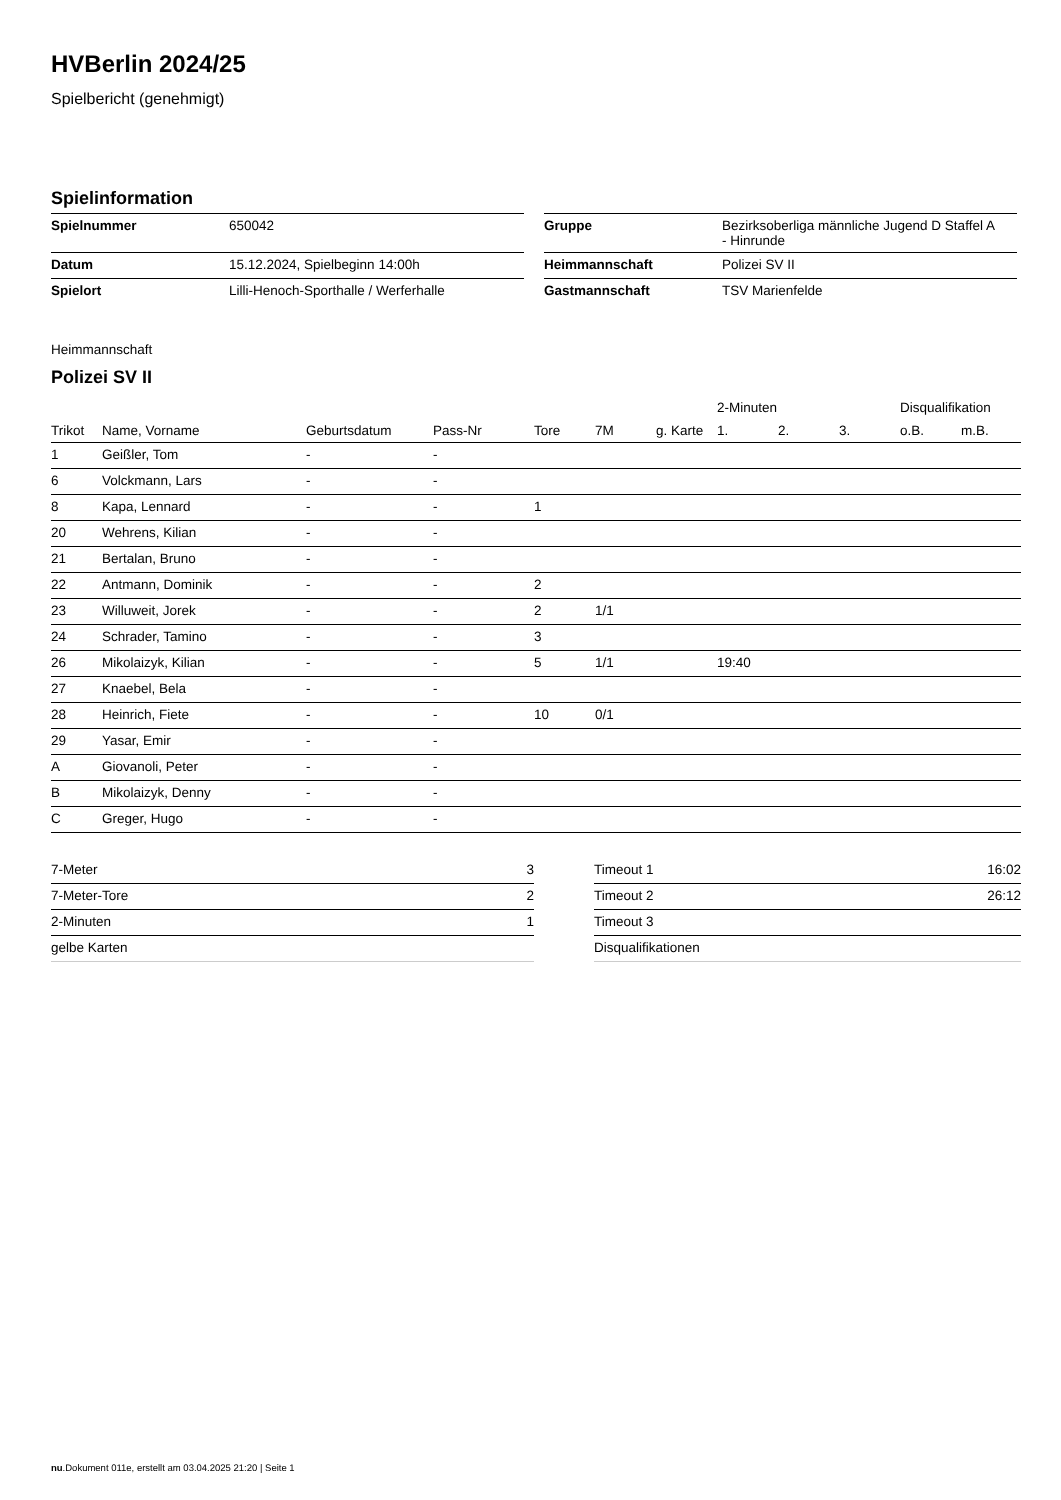HVBerlin 2024/25
Spielbericht (genehmigt)
Spielinformation
| Spielnummer | 650042 |
| Datum | 15.12.2024, Spielbeginn 14:00h |
| Spielort | Lilli-Henoch-Sporthalle / Werferhalle |
| Gruppe | Bezirksoberliga männliche Jugend D Staffel A - Hinrunde |
| Heimmannschaft | Polizei SV II |
| Gastmannschaft | TSV Marienfelde |
Heimmannschaft
Polizei SV II
| | | | | | | | 2-Minuten | | | Disqualifikation | |
| --- | --- | --- | --- | --- | --- | --- | --- | --- | --- | --- | --- |
| Trikot | Name, Vorname | Geburtsdatum | Pass-Nr | Tore | 7M | g. Karte | 1. | 2. | 3. | o.B. | m.B. |
| 1 | Geißler, Tom | - | - | | | | | | | | |
| 6 | Volckmann, Lars | - | - | | | | | | | | |
| 8 | Kapa, Lennard | - | - | 1 | | | | | | | |
| 20 | Wehrens, Kilian | - | - | | | | | | | | |
| 21 | Bertalan, Bruno | - | - | | | | | | | | |
| 22 | Antmann, Dominik | - | - | 2 | | | | | | | |
| 23 | Willuweit, Jorek | - | - | 2 | 1/1 | | | | | | |
| 24 | Schrader, Tamino | - | - | 3 | | | | | | | |
| 26 | Mikolaizyk, Kilian | - | - | 5 | 1/1 | | 19:40 | | | | |
| 27 | Knaebel, Bela | - | - | | | | | | | | |
| 28 | Heinrich, Fiete | - | - | 10 | 0/1 | | | | | | |
| 29 | Yasar, Emir | - | - | | | | | | | | |
| A | Giovanoli, Peter | - | - | | | | | | | | |
| B | Mikolaizyk, Denny | - | - | | | | | | | | |
| C | Greger, Hugo | - | - | | | | | | | | |
| 7-Meter | 3 |
| 7-Meter-Tore | 2 |
| 2-Minuten | 1 |
| gelbe Karten | |
| Timeout 1 | 16:02 |
| Timeout 2 | 26:12 |
| Timeout 3 | |
| Disqualifikationen | |
nu.Dokument 011e, erstellt am 03.04.2025 21:20 | Seite 1